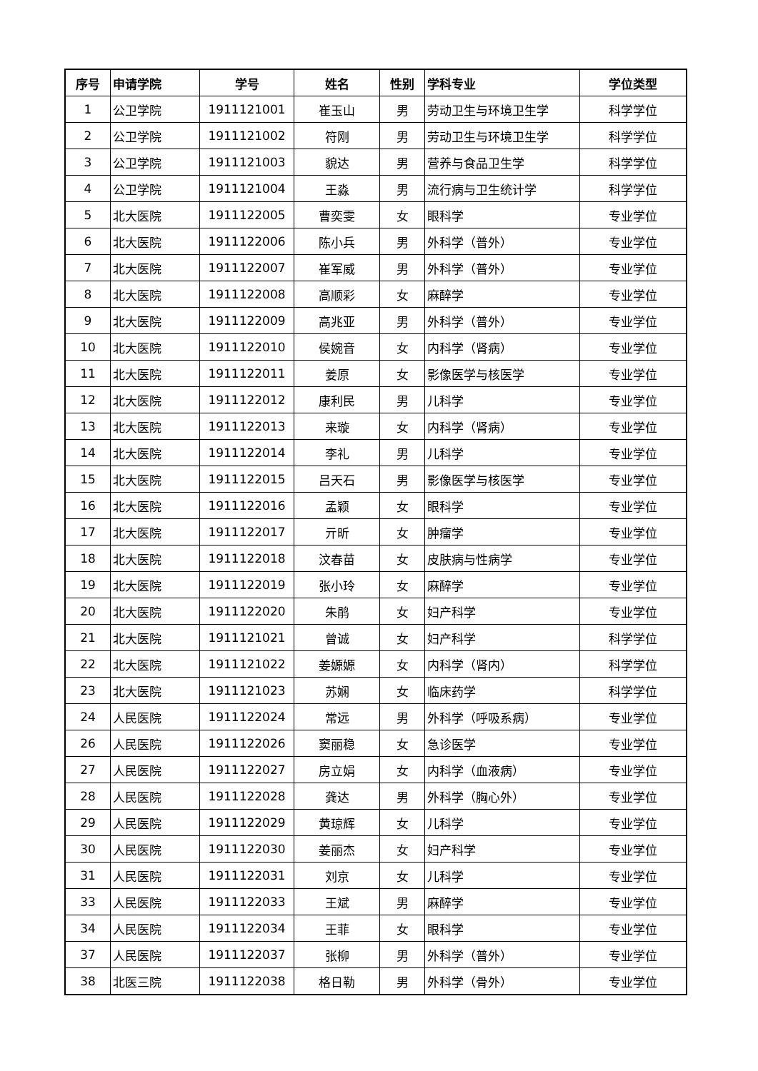| 序号 | 申请学院 | 学号 | 姓名 | 性别 | 学科专业 | 学位类型 |
| --- | --- | --- | --- | --- | --- | --- |
| 1 | 公卫学院 | 1911121001 | 崔玉山 | 男 | 劳动卫生与环境卫生学 | 科学学位 |
| 2 | 公卫学院 | 1911121002 | 符刚 | 男 | 劳动卫生与环境卫生学 | 科学学位 |
| 3 | 公卫学院 | 1911121003 | 貌达 | 男 | 营养与食品卫生学 | 科学学位 |
| 4 | 公卫学院 | 1911121004 | 王淼 | 男 | 流行病与卫生统计学 | 科学学位 |
| 5 | 北大医院 | 1911122005 | 曹奕雯 | 女 | 眼科学 | 专业学位 |
| 6 | 北大医院 | 1911122006 | 陈小兵 | 男 | 外科学（普外） | 专业学位 |
| 7 | 北大医院 | 1911122007 | 崔军威 | 男 | 外科学（普外） | 专业学位 |
| 8 | 北大医院 | 1911122008 | 高顺彩 | 女 | 麻醉学 | 专业学位 |
| 9 | 北大医院 | 1911122009 | 高兆亚 | 男 | 外科学（普外） | 专业学位 |
| 10 | 北大医院 | 1911122010 | 侯婉音 | 女 | 内科学（肾病） | 专业学位 |
| 11 | 北大医院 | 1911122011 | 姜原 | 女 | 影像医学与核医学 | 专业学位 |
| 12 | 北大医院 | 1911122012 | 康利民 | 男 | 儿科学 | 专业学位 |
| 13 | 北大医院 | 1911122013 | 来璇 | 女 | 内科学（肾病） | 专业学位 |
| 14 | 北大医院 | 1911122014 | 李礼 | 男 | 儿科学 | 专业学位 |
| 15 | 北大医院 | 1911122015 | 吕天石 | 男 | 影像医学与核医学 | 专业学位 |
| 16 | 北大医院 | 1911122016 | 孟颖 | 女 | 眼科学 | 专业学位 |
| 17 | 北大医院 | 1911122017 | 亓昕 | 女 | 肿瘤学 | 专业学位 |
| 18 | 北大医院 | 1911122018 | 汶春苗 | 女 | 皮肤病与性病学 | 专业学位 |
| 19 | 北大医院 | 1911122019 | 张小玲 | 女 | 麻醉学 | 专业学位 |
| 20 | 北大医院 | 1911122020 | 朱鹃 | 女 | 妇产科学 | 专业学位 |
| 21 | 北大医院 | 1911121021 | 曾诚 | 女 | 妇产科学 | 科学学位 |
| 22 | 北大医院 | 1911121022 | 姜嫄嫄 | 女 | 内科学（肾内） | 科学学位 |
| 23 | 北大医院 | 1911121023 | 苏娴 | 女 | 临床药学 | 科学学位 |
| 24 | 人民医院 | 1911122024 | 常远 | 男 | 外科学（呼吸系病） | 专业学位 |
| 26 | 人民医院 | 1911122026 | 窦丽稳 | 女 | 急诊医学 | 专业学位 |
| 27 | 人民医院 | 1911122027 | 房立娟 | 女 | 内科学（血液病） | 专业学位 |
| 28 | 人民医院 | 1911122028 | 龚达 | 男 | 外科学（胸心外） | 专业学位 |
| 29 | 人民医院 | 1911122029 | 黄琼辉 | 女 | 儿科学 | 专业学位 |
| 30 | 人民医院 | 1911122030 | 姜丽杰 | 女 | 妇产科学 | 专业学位 |
| 31 | 人民医院 | 1911122031 | 刘京 | 女 | 儿科学 | 专业学位 |
| 33 | 人民医院 | 1911122033 | 王斌 | 男 | 麻醉学 | 专业学位 |
| 34 | 人民医院 | 1911122034 | 王菲 | 女 | 眼科学 | 专业学位 |
| 37 | 人民医院 | 1911122037 | 张柳 | 男 | 外科学（普外） | 专业学位 |
| 38 | 北医三院 | 1911122038 | 格日勒 | 男 | 外科学（骨外） | 专业学位 |